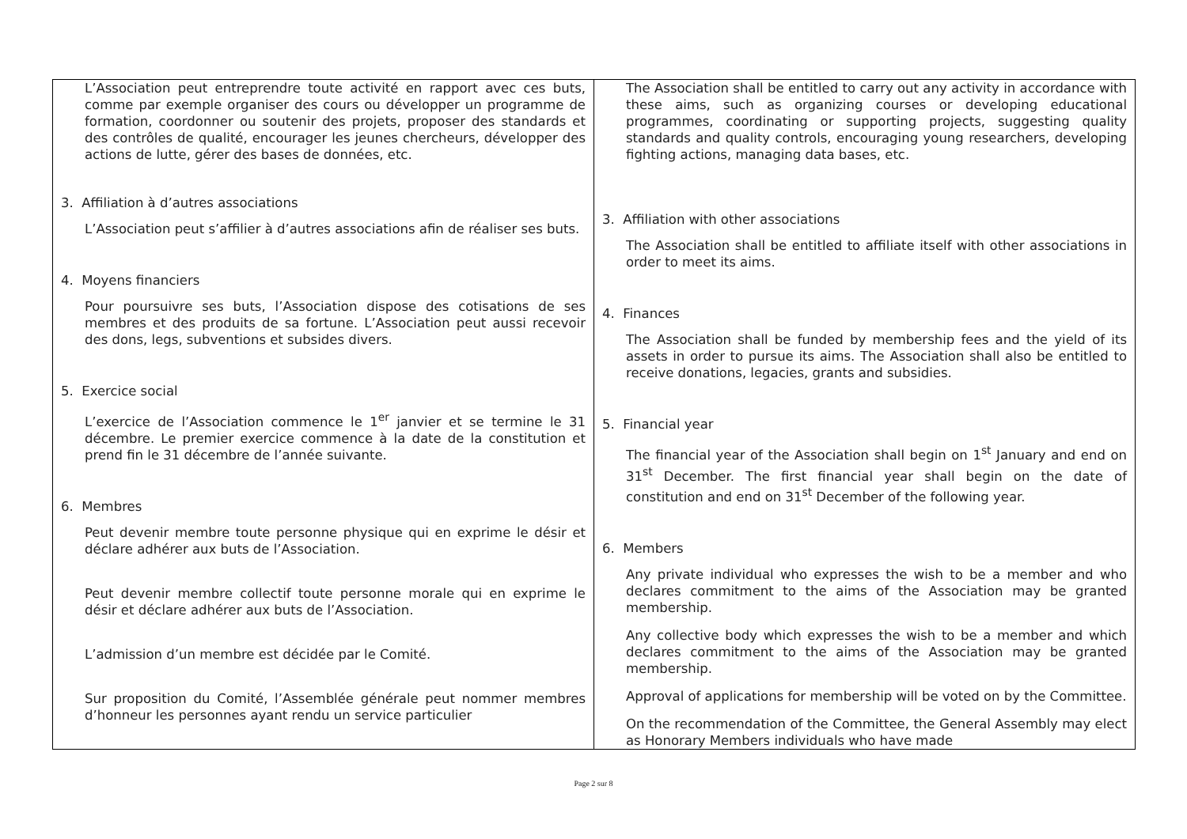| L’Association peut entreprendre toute activité en rapport avec ces buts, comme par exemple organiser des cours ou développer un programme de formation, coordonner ou soutenir des projets, proposer des standards et des contrôles de qualité, encourager les jeunes chercheurs, développer des actions de lutte, gérer des bases de données, etc. 3. Affiliation à d’autres associations L’Association peut s’affilier à d’autres associations afin de réaliser ses buts. 4. Moyens financiers Pour poursuivre ses buts, l’Association dispose des cotisations de ses membres et des produits de sa fortune. L’Association peut aussi recevoir des dons, legs, subventions et subsides divers. 5. Exercice social L’exercice de l’Association commence le 1<sup>er</sup> janvier et se termine le 31 décembre. Le premier exercice commence à la date de la constitution et prend fin le 31 décembre de l’année suivante. 6. Membres Peut devenir membre toute personne physique qui en exprime le désir et déclare adhérer aux buts de l’Association. Peut devenir membre collectif toute personne morale qui en exprime le désir et déclare adhérer aux buts de l’Association. L’admission d’un membre est décidée par le Comité. Sur proposition du Comité, l’Assemblée générale peut nommer membres d’honneur les personnes ayant rendu un service particulier | The Association shall be entitled to carry out any activity in accordance with these aims, such as organizing courses or developing educational programmes, coordinating or supporting projects, suggesting quality standards and quality controls, encouraging young researchers, developing fighting actions, managing data bases, etc. 3. Affiliation with other associations The Association shall be entitled to affiliate itself with other associations in order to meet its aims. 4. Finances The Association shall be funded by membership fees and the yield of its assets in order to pursue its aims. The Association shall also be entitled to receive donations, legacies, grants and subsidies. 5. Financial year The financial year of the Association shall begin on 1<sup>st</sup> January and end on 31<sup>st</sup> December. The first financial year shall begin on the date of constitution and end on 31<sup>st</sup> December of the following year. 6. Members Any private individual who expresses the wish to be a member and who declares commitment to the aims of the Association may be granted membership. Any collective body which expresses the wish to be a member and which declares commitment to the aims of the Association may be granted membership. Approval of applications for membership will be voted on by the Committee. On the recommendation of the Committee, the General Assembly may elect as Honorary Members individuals who have made |
Page 2 sur 8